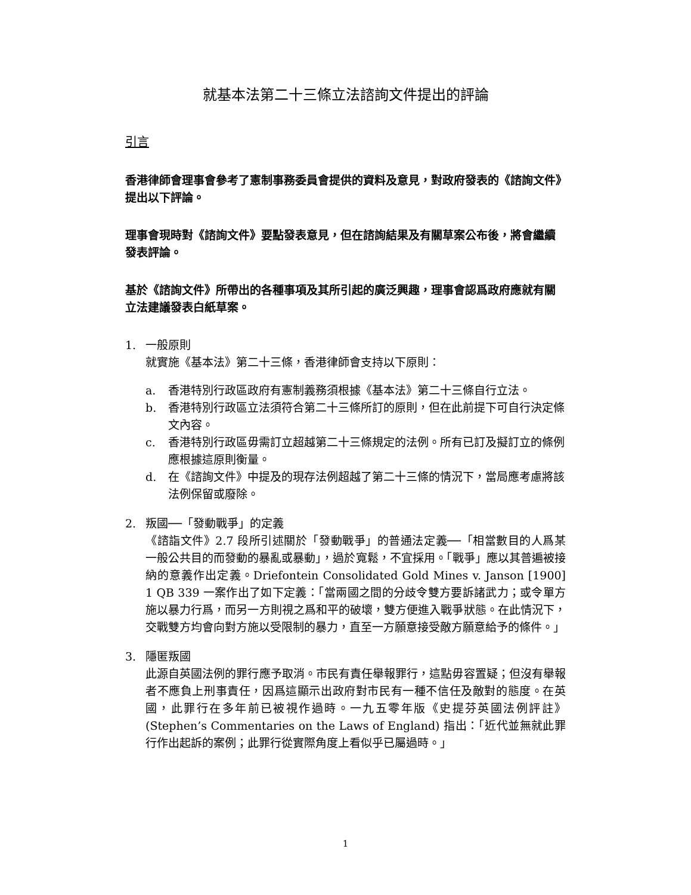就基本法第二十三條立法諮詢文件提出的評論
引言
香港律師會理事會參考了憲制事務委員會提供的資料及意見，對政府發表的《諮詢文件》提出以下評論。
理事會現時對《諮詢文件》要點發表意見，但在諮詢結果及有關草案公布後，將會繼續發表評論。
基於《諮詢文件》所帶出的各種事項及其所引起的廣泛興趣，理事會認爲政府應就有關立法建議發表白紙草案。
1. 一般原則
就實施《基本法》第二十三條，香港律師會支持以下原則：
a. 香港特別行政區政府有憲制義務須根據《基本法》第二十三條自行立法。
b. 香港特別行政區立法須符合第二十三條所訂的原則，但在此前提下可自行決定條文內容。
c. 香港特別行政區毋需訂立超越第二十三條規定的法例。所有已訂及擬訂立的條例應根據這原則衡量。
d. 在《諮詢文件》中提及的現存法例超越了第二十三條的情況下，當局應考慮將該法例保留或廢除。
2. 叛國──「發動戰爭」的定義
《諮詣文件》2.7 段所引述關於「發動戰爭」的普通法定義──「相當數目的人爲某一般公共目的而發動的暴亂或暴動」，過於寬鬆，不宜採用。「戰爭」應以其普遍被接納的意義作出定義。Driefontein Consolidated Gold Mines v. Janson [1900] 1 QB 339 一案作出了如下定義：「當兩國之間的分歧令雙方要訴諸武力；或令單方施以暴力行爲，而另一方則視之爲和平的破壞，雙方便進入戰爭狀態。在此情況下，交戰雙方均會向對方施以受限制的暴力，直至一方願意接受敵方願意給予的條件。」
3. 隱匿叛國
此源自英國法例的罪行應予取消。市民有責任舉報罪行，這點毋容置疑；但沒有舉報者不應負上刑事責任，因爲這顯示出政府對市民有一種不信任及敵對的態度。在英國，此罪行在多年前已被視作過時。一九五零年版《史提芬英國法例評註》(Stephen’s Commentaries on the Laws of England) 指出：「近代並無就此罪行作出起訴的案例；此罪行從實際角度上看似乎已屬過時。」
1